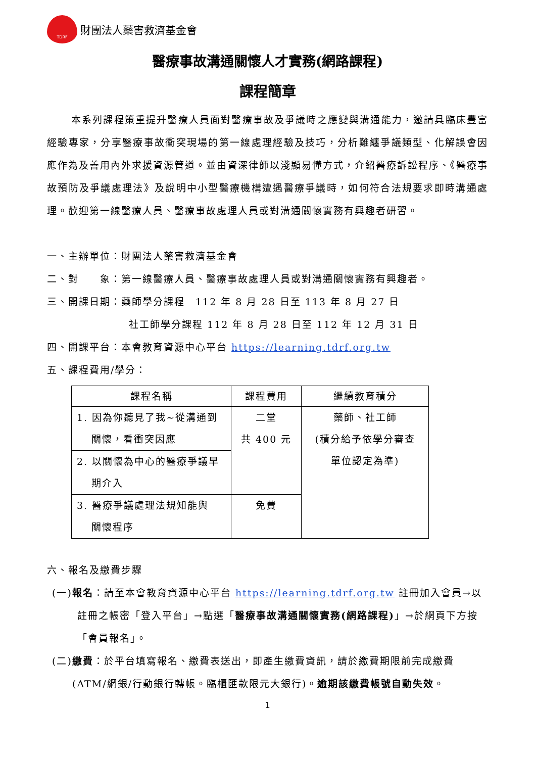TDRF
財團法人藥害救濟基金會
醫療事故溝通關懷人才實務(網路課程)
課程簡章
本系列課程策重提升醫療人員面對醫療事故及爭議時之應變與溝通能力，邀請具臨床豐富經驗專家，分享醫療事故衝突現場的第一線處理經驗及技巧，分析難纏爭議類型、化解誤會因應作為及善用內外求援資源管道。並由資深律師以淺顯易懂方式，介紹醫療訴訟程序、《醫療事故預防及爭議處理法》及說明中小型醫療機構遭遇醫療爭議時，如何符合法規要求即時溝通處理。歡迎第一線醫療人員、醫療事故處理人員或對溝通關懷實務有興趣者研習。
一、主辦單位：財團法人藥害救濟基金會
二、對　　象：第一線醫療人員、醫療事故處理人員或對溝通關懷實務有興趣者。
三、開課日期：藥師學分課程　112 年 8 月 28 日至 113 年 8 月 27 日
社工師學分課程 112 年 8 月 28 日至 112 年 12 月 31 日
四、開課平台：本會教育資源中心平台 https://learning.tdrf.org.tw
五、課程費用/學分：
| 課程名稱 | 課程費用 | 繼續教育積分 |
| --- | --- | --- |
| 1. 因為你聽見了我~從溝通到 關懷，看衝突因應 | 二堂 共 400 元 | 藥師、社工師 (積分給予依學分審查 單位認定為準) |
| 2. 以關懷為中心的醫療爭議早 期介入 | | |
| 3. 醫療爭議處理法規知能與 關懷程序 | 免費 | |
六、報名及繳費步驟
(一)報名：請至本會教育資源中心平台 https://learning.tdrf.org.tw 註冊加入會員→以註冊之帳密「登入平台」→點選「醫療事故溝通關懷實務(網路課程)」→於網頁下方按「會員報名」。
(二)繳費：於平台填寫報名、繳費表送出，即產生繳費資訊，請於繳費期限前完成繳費(ATM/網銀/行動銀行轉帳。臨櫃匯款限元大銀行)。逾期該繳費帳號自動失效。
1